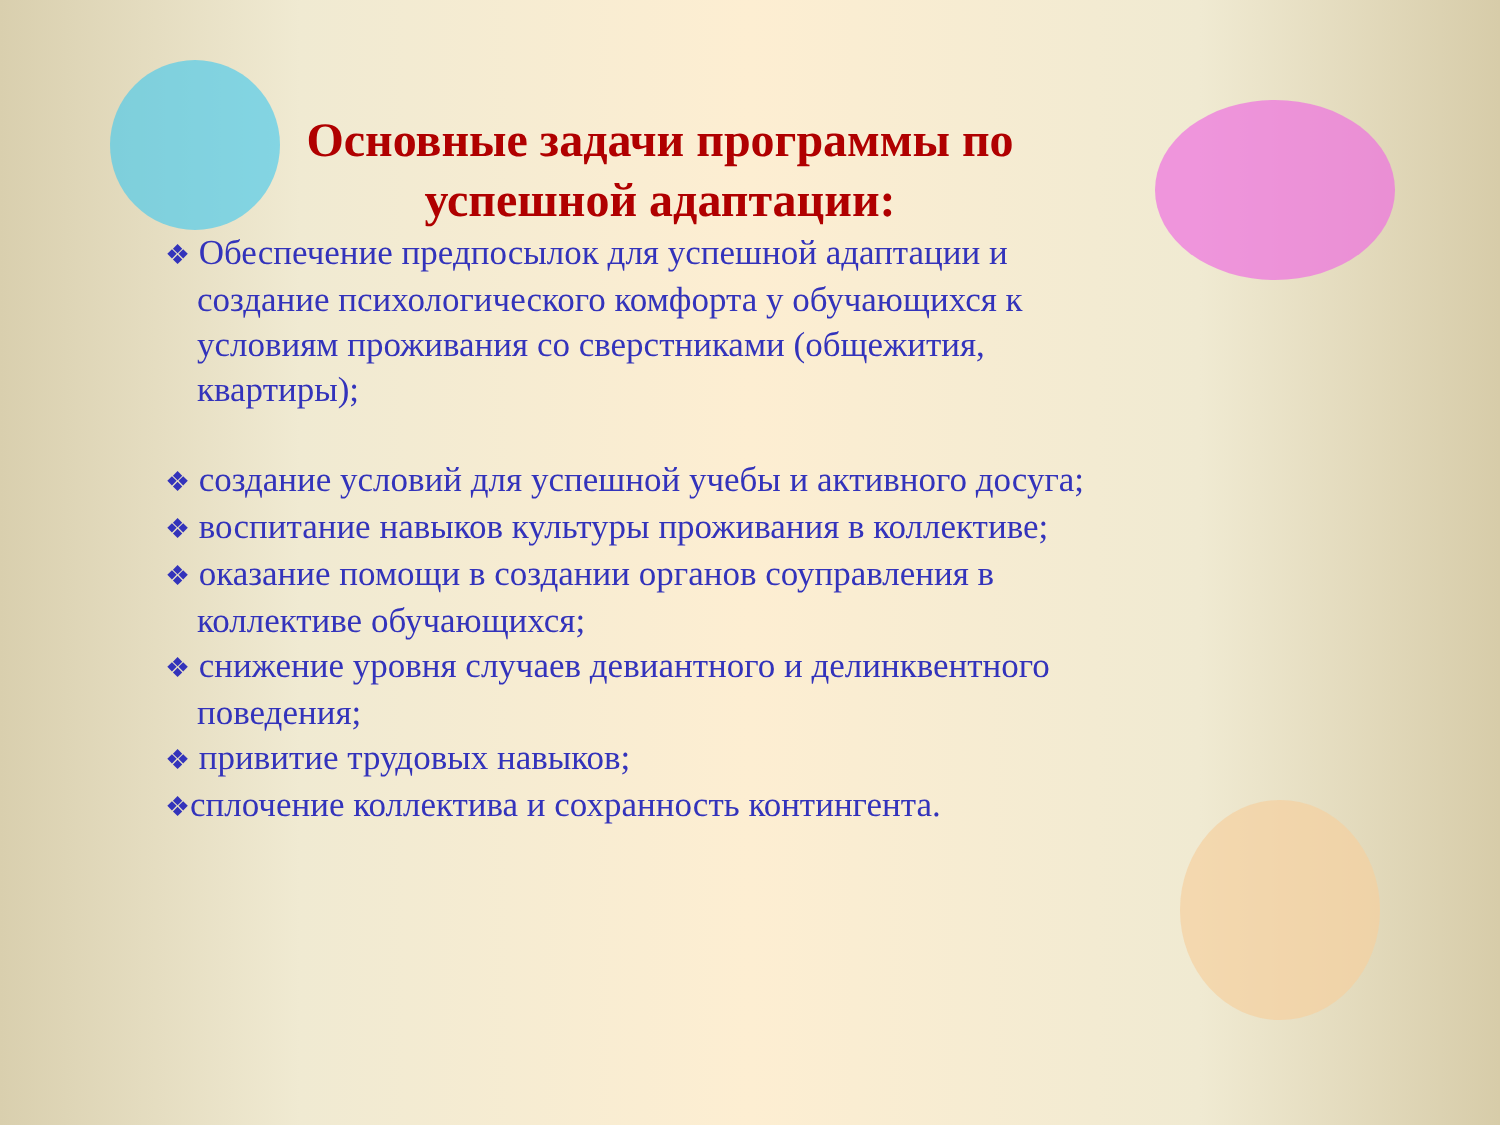Основные задачи программы по
успешной адаптации:
❖ Обеспечение предпосылок для успешной адаптации и создание психологического комфорта у обучающихся к условиям проживания со сверстниками (общежития, квартиры);
❖ создание условий для успешной учебы и активного досуга;
❖ воспитание навыков культуры проживания в коллективе;
❖ оказание помощи в создании органов соуправления в коллективе обучающихся;
❖ снижение уровня случаев девиантного и делинквентного поведения;
❖ привитие трудовых навыков;
❖сплочение коллектива и сохранность контингента.